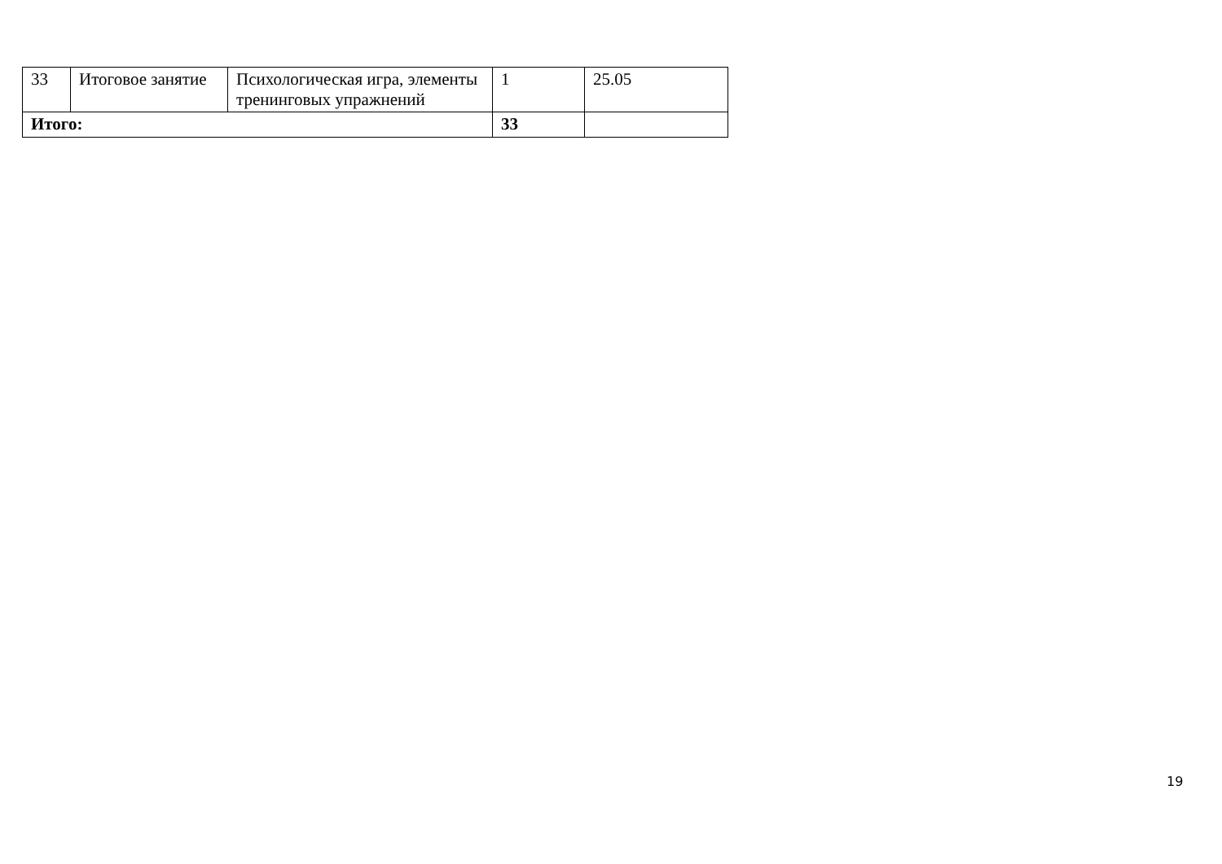| 33 | Итоговое занятие | Психологическая игра, элементы тренинговых упражнений | 1 | 25.05 |
| Итого: | | | 33 | |
19